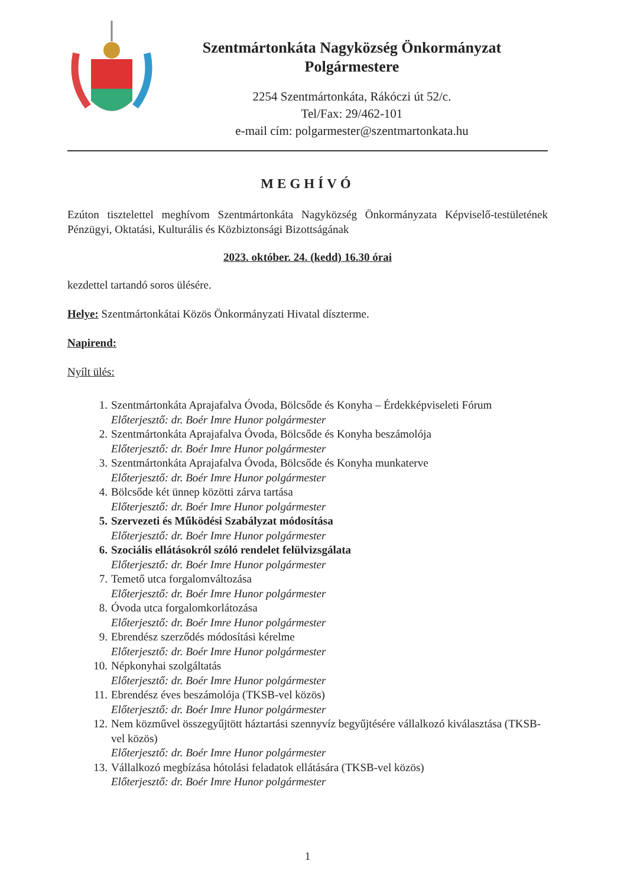Szentmártonkáta Nagyközség Önkormányzat
Polgármestere
2254 Szentmártonkáta, Rákóczi út 52/c.
Tel/Fax: 29/462-101
e-mail cím: polgarmester@szentmartonkata.hu
MEGHÍVÓ
Ezúton tisztelettel meghívom Szentmártonkáta Nagyközség Önkormányzata Képviselő-testületének Pénzügyi, Oktatási, Kulturális és Közbiztonsági Bizottságának
2023. október. 24. (kedd) 16.30 órai
kezdettel tartandó soros ülésére.
Helye: Szentmártonkátai Közös Önkormányzati Hivatal díszterme.
Napirend:
Nyílt ülés:
1. Szentmártonkáta Aprajafalva Óvoda, Bölcsőde és Konyha – Érdekképviseleti Fórum
Előterjesztő: dr. Boér Imre Hunor polgármester
2. Szentmártonkáta Aprajafalva Óvoda, Bölcsőde és Konyha beszámolója
Előterjesztő: dr. Boér Imre Hunor polgármester
3. Szentmártonkáta Aprajafalva Óvoda, Bölcsőde és Konyha munkaterve
Előterjesztő: dr. Boér Imre Hunor polgármester
4. Bölcsőde két ünnep közötti zárva tartása
Előterjesztő: dr. Boér Imre Hunor polgármester
5. Szervezeti és Működési Szabályzat módosítása
Előterjesztő: dr. Boér Imre Hunor polgármester
6. Szociális ellátásokról szóló rendelet felülvizsgálata
Előterjesztő: dr. Boér Imre Hunor polgármester
7. Temető utca forgalomváltozása
Előterjesztő: dr. Boér Imre Hunor polgármester
8. Óvoda utca forgalomkorlátozása
Előterjesztő: dr. Boér Imre Hunor polgármester
9. Ebrendész szerződés módosítási kérelme
Előterjesztő: dr. Boér Imre Hunor polgármester
10. Népkonyhai szolgáltatás
Előterjesztő: dr. Boér Imre Hunor polgármester
11. Ebrendész éves beszámolója (TKSB-vel közös)
Előterjesztő: dr. Boér Imre Hunor polgármester
12. Nem közművel összegyűjtött háztartási szennyvíz begyűjtésére vállalkozó kiválasztása (TKSB-vel közös)
Előterjesztő: dr. Boér Imre Hunor polgármester
13. Vállalkozó megbízása hótolási feladatok ellátására (TKSB-vel közös)
Előterjesztő: dr. Boér Imre Hunor polgármester
1